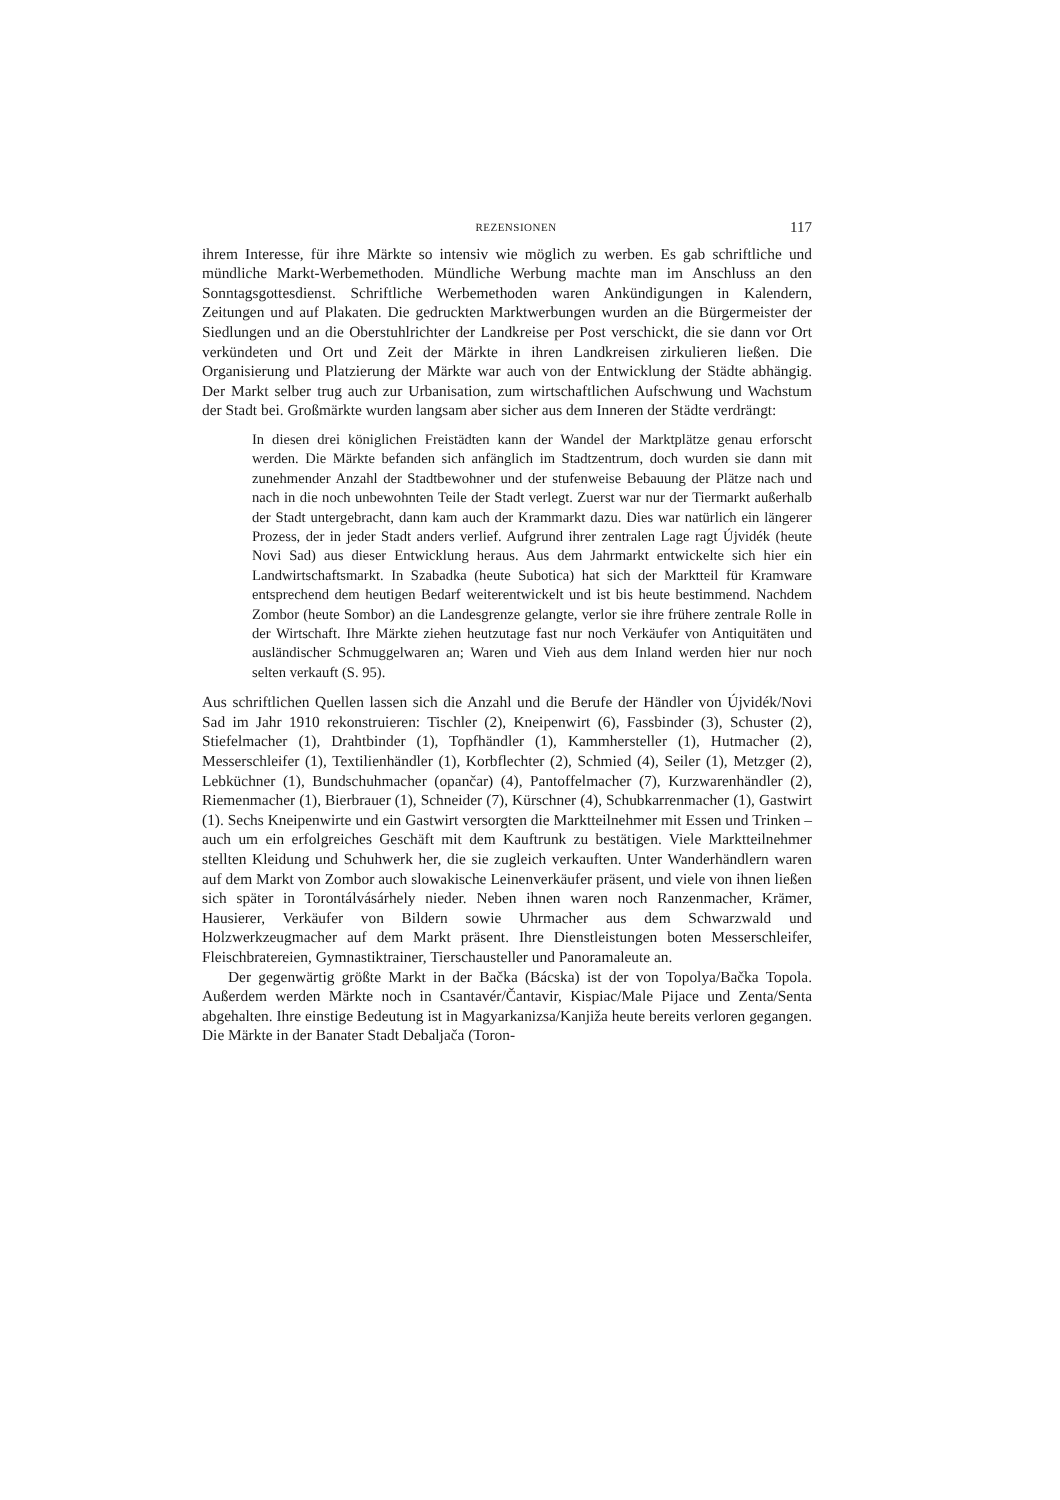REZENSIONEN 117
ihrem Interesse, für ihre Märkte so intensiv wie möglich zu werben. Es gab schriftliche und mündliche Markt-Werbemethoden. Mündliche Werbung machte man im Anschluss an den Sonntagsgottesdienst. Schriftliche Werbemethoden waren Ankündigungen in Kalendern, Zeitungen und auf Plakaten. Die gedruckten Marktwerbungen wurden an die Bürgermeister der Siedlungen und an die Oberstuhlrichter der Landkreise per Post verschickt, die sie dann vor Ort verkündeten und Ort und Zeit der Märkte in ihren Landkreisen zirkulieren ließen. Die Organisierung und Platzierung der Märkte war auch von der Entwicklung der Städte abhängig. Der Markt selber trug auch zur Urbanisation, zum wirtschaftlichen Aufschwung und Wachstum der Stadt bei. Großmärkte wurden langsam aber sicher aus dem Inneren der Städte verdrängt:
In diesen drei königlichen Freistädten kann der Wandel der Marktplätze genau erforscht werden. Die Märkte befanden sich anfänglich im Stadtzentrum, doch wurden sie dann mit zunehmender Anzahl der Stadtbewohner und der stufenweise Bebauung der Plätze nach und nach in die noch unbewohnten Teile der Stadt verlegt. Zuerst war nur der Tiermarkt außerhalb der Stadt untergebracht, dann kam auch der Krammarkt dazu. Dies war natürlich ein längerer Prozess, der in jeder Stadt anders verlief. Aufgrund ihrer zentralen Lage ragt Újvidék (heute Novi Sad) aus dieser Entwicklung heraus. Aus dem Jahrmarkt entwickelte sich hier ein Landwirtschaftsmarkt. In Szabadka (heute Subotica) hat sich der Marktteil für Kramware entsprechend dem heutigen Bedarf weiterentwickelt und ist bis heute bestimmend. Nachdem Zombor (heute Sombor) an die Landesgrenze gelangte, verlor sie ihre frühere zentrale Rolle in der Wirtschaft. Ihre Märkte ziehen heutzutage fast nur noch Verkäufer von Antiquitäten und ausländischer Schmuggelwaren an; Waren und Vieh aus dem Inland werden hier nur noch selten verkauft (S. 95).
Aus schriftlichen Quellen lassen sich die Anzahl und die Berufe der Händler von Újvidék/Novi Sad im Jahr 1910 rekonstruieren: Tischler (2), Kneipenwirt (6), Fassbinder (3), Schuster (2), Stiefelmacher (1), Drahtbinder (1), Topfhändler (1), Kammhersteller (1), Hutmacher (2), Messerschleifer (1), Textilienhändler (1), Korbflechter (2), Schmied (4), Seiler (1), Metzger (2), Lebküchner (1), Bundschuhmacher (opančar) (4), Pantoffelmacher (7), Kurzwarenhändler (2), Riemenmacher (1), Bierbrauer (1), Schneider (7), Kürschner (4), Schubkarrenmacher (1), Gastwirt (1). Sechs Kneipenwirte und ein Gastwirt versorgten die Marktteilnehmer mit Essen und Trinken – auch um ein erfolgreiches Geschäft mit dem Kauftrunk zu bestätigen. Viele Marktteilnehmer stellten Kleidung und Schuhwerk her, die sie zugleich verkauften. Unter Wanderhändlern waren auf dem Markt von Zombor auch slowakische Leinenverkäufer präsent, und viele von ihnen ließen sich später in Torontálvásárhely nieder. Neben ihnen waren noch Ranzenmacher, Krämer, Hausierer, Verkäufer von Bildern sowie Uhrmacher aus dem Schwarzwald und Holzwerkzeugmacher auf dem Markt präsent. Ihre Dienstleistungen boten Messerschleifer, Fleischbratereien, Gymnastiktrainer, Tierschausteller und Panoramaleute an.
Der gegenwärtig größte Markt in der Bačka (Bácska) ist der von Topolya/Bačka Topola. Außerdem werden Märkte noch in Csantavér/Čantavir, Kispiac/Male Pijace und Zenta/Senta abgehalten. Ihre einstige Bedeutung ist in Magyarkanizsa/Kanjiža heute bereits verloren gegangen. Die Märkte in der Banater Stadt Debaljača (Toron-